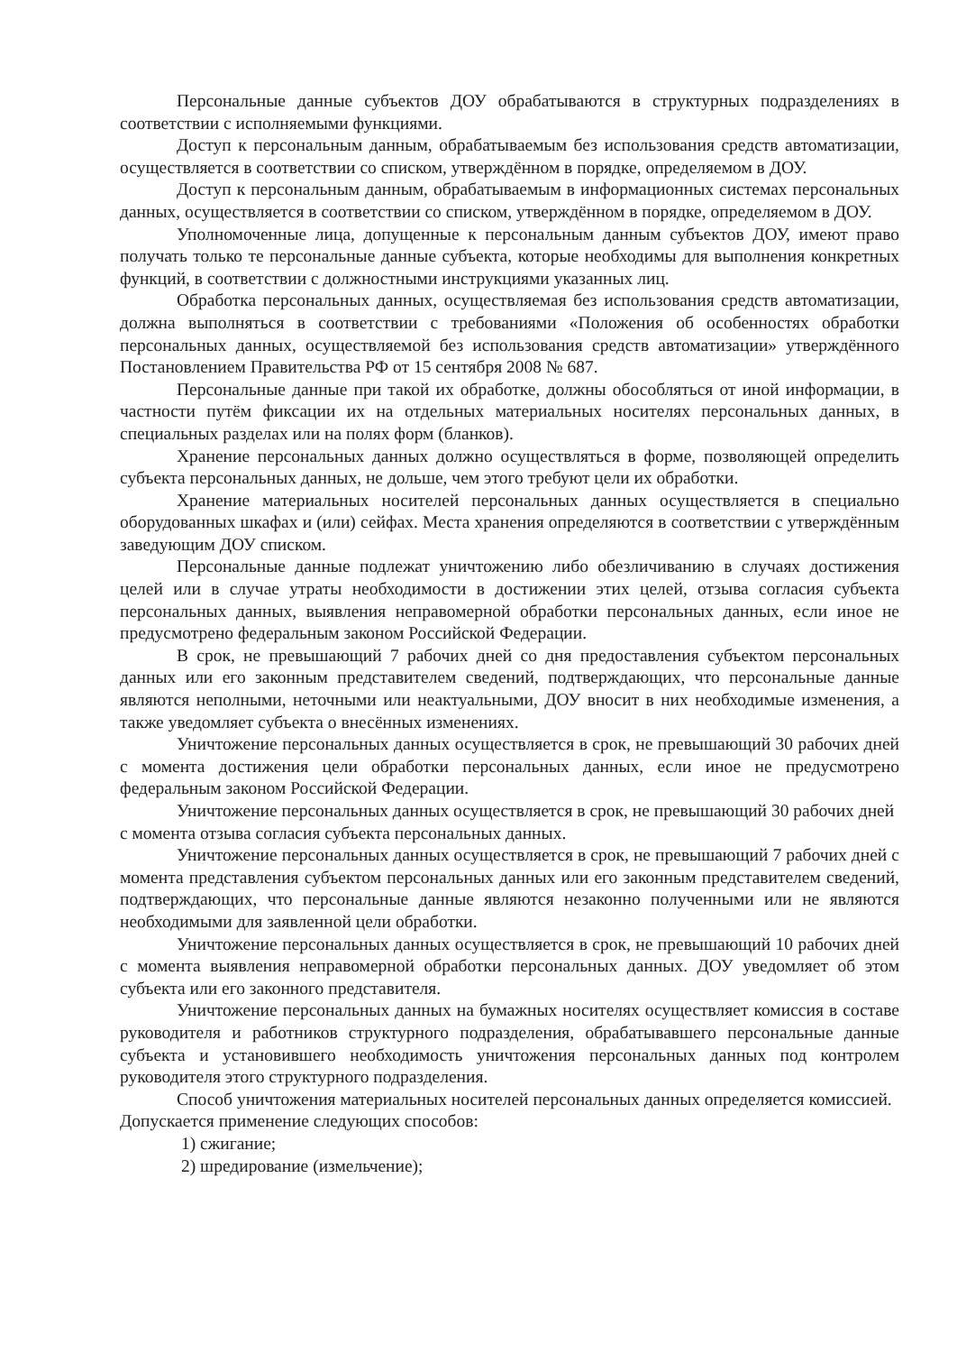Персональные данные субъектов ДОУ обрабатываются в структурных подразделениях в соответствии с исполняемыми функциями.
Доступ к персональным данным, обрабатываемым без использования средств автоматизации, осуществляется в соответствии со списком, утверждённом в порядке, определяемом в ДОУ.
Доступ к персональным данным, обрабатываемым в информационных системах персональных данных, осуществляется в соответствии со списком, утверждённом в порядке, определяемом в ДОУ.
Уполномоченные лица, допущенные к персональным данным субъектов ДОУ, имеют право получать только те персональные данные субъекта, которые необходимы для выполнения конкретных функций, в соответствии с должностными инструкциями указанных лиц.
Обработка персональных данных, осуществляемая без использования средств автоматизации, должна выполняться в соответствии с требованиями «Положения об особенностях обработки персональных данных, осуществляемой без использования средств автоматизации» утверждённого Постановлением Правительства РФ от 15 сентября 2008 № 687.
Персональные данные при такой их обработке, должны обособляться от иной информации, в частности путём фиксации их на отдельных материальных носителях персональных данных, в специальных разделах или на полях форм (бланков).
Хранение персональных данных должно осуществляться в форме, позволяющей определить субъекта персональных данных, не дольше, чем этого требуют цели их обработки.
Хранение материальных носителей персональных данных осуществляется в специально оборудованных шкафах и (или) сейфах. Места хранения определяются в соответствии с утверждённым заведующим ДОУ списком.
Персональные данные подлежат уничтожению либо обезличиванию в случаях достижения целей или в случае утраты необходимости в достижении этих целей, отзыва согласия субъекта персональных данных, выявления неправомерной обработки персональных данных, если иное не предусмотрено федеральным законом Российской Федерации.
В срок, не превышающий 7 рабочих дней со дня предоставления субъектом персональных данных или его законным представителем сведений, подтверждающих, что персональные данные являются неполными, неточными или неактуальными, ДОУ вносит в них необходимые изменения, а также уведомляет субъекта о внесённых изменениях.
Уничтожение персональных данных осуществляется в срок, не превышающий 30 рабочих дней с момента достижения цели обработки персональных данных, если иное не предусмотрено федеральным законом Российской Федерации.
Уничтожение персональных данных осуществляется в срок, не превышающий 30 рабочих дней с момента отзыва согласия субъекта персональных данных.
Уничтожение персональных данных осуществляется в срок, не превышающий 7 рабочих дней с момента представления субъектом персональных данных или его законным представителем сведений, подтверждающих, что персональные данные являются незаконно полученными или не являются необходимыми для заявленной цели обработки.
Уничтожение персональных данных осуществляется в срок, не превышающий 10 рабочих дней с момента выявления неправомерной обработки персональных данных. ДОУ уведомляет об этом субъекта или его законного представителя.
Уничтожение персональных данных на бумажных носителях осуществляет комиссия в составе руководителя и работников структурного подразделения, обрабатывавшего персональные данные субъекта и установившего необходимость уничтожения персональных данных под контролем руководителя этого структурного подразделения.
Способ уничтожения материальных носителей персональных данных определяется комиссией. Допускается применение следующих способов:
1) сжигание;
2) шредирование (измельчение);